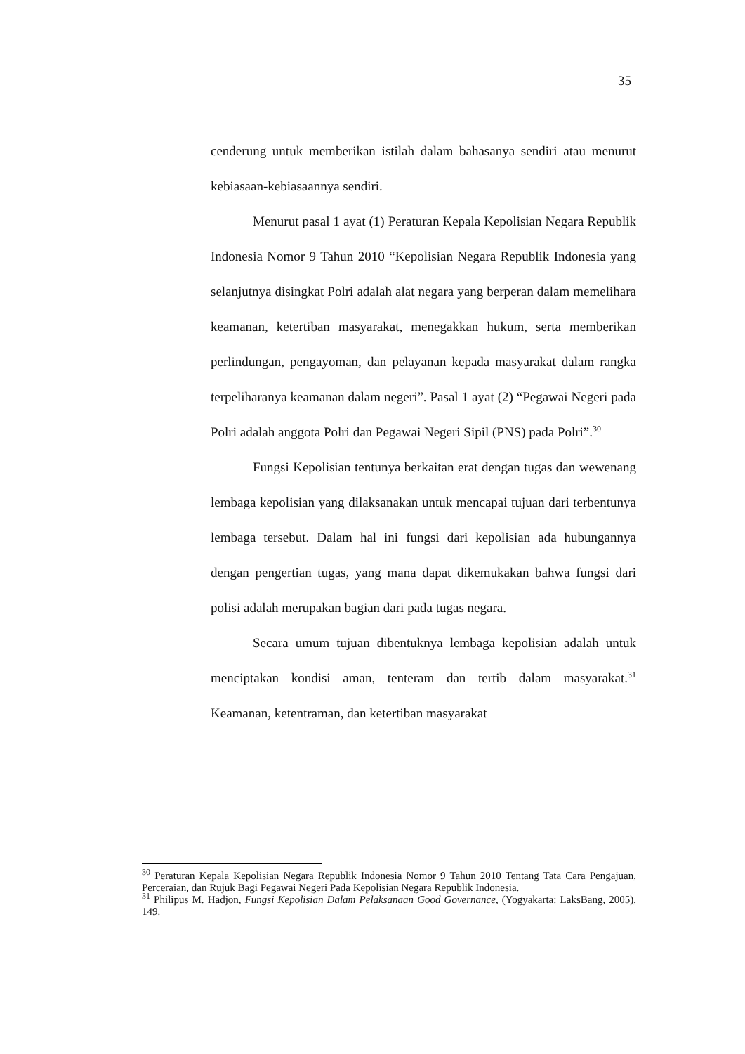35
cenderung untuk memberikan istilah dalam bahasanya sendiri atau menurut kebiasaan-kebiasaannya sendiri.
Menurut pasal 1 ayat (1) Peraturan Kepala Kepolisian Negara Republik Indonesia Nomor 9 Tahun 2010 “Kepolisian Negara Republik Indonesia yang selanjutnya disingkat Polri adalah alat negara yang berperan dalam memelihara keamanan, ketertiban masyarakat, menegakkan hukum, serta memberikan perlindungan, pengayoman, dan pelayanan kepada masyarakat dalam rangka terpeliharanya keamanan dalam negeri”. Pasal 1 ayat (2) “Pegawai Negeri pada Polri adalah anggota Polri dan Pegawai Negeri Sipil (PNS) pada Polri”.<sup>30</sup>
Fungsi Kepolisian tentunya berkaitan erat dengan tugas dan wewenang lembaga kepolisian yang dilaksanakan untuk mencapai tujuan dari terbentunya lembaga tersebut. Dalam hal ini fungsi dari kepolisian ada hubungannya dengan pengertian tugas, yang mana dapat dikemukakan bahwa fungsi dari polisi adalah merupakan bagian dari pada tugas negara.
Secara umum tujuan dibentuknya lembaga kepolisian adalah untuk menciptakan kondisi aman, tenteram dan tertib dalam masyarakat.<sup>31</sup> Keamanan, ketentraman, dan ketertiban masyarakat
<sup>30</sup> Peraturan Kepala Kepolisian Negara Republik Indonesia Nomor 9 Tahun 2010 Tentang Tata Cara Pengajuan, Perceraian, dan Rujuk Bagi Pegawai Negeri Pada Kepolisian Negara Republik Indonesia.
<sup>31</sup> Philipus M. Hadjon, Fungsi Kepolisian Dalam Pelaksanaan Good Governance, (Yogyakarta: LaksBang, 2005), 149.